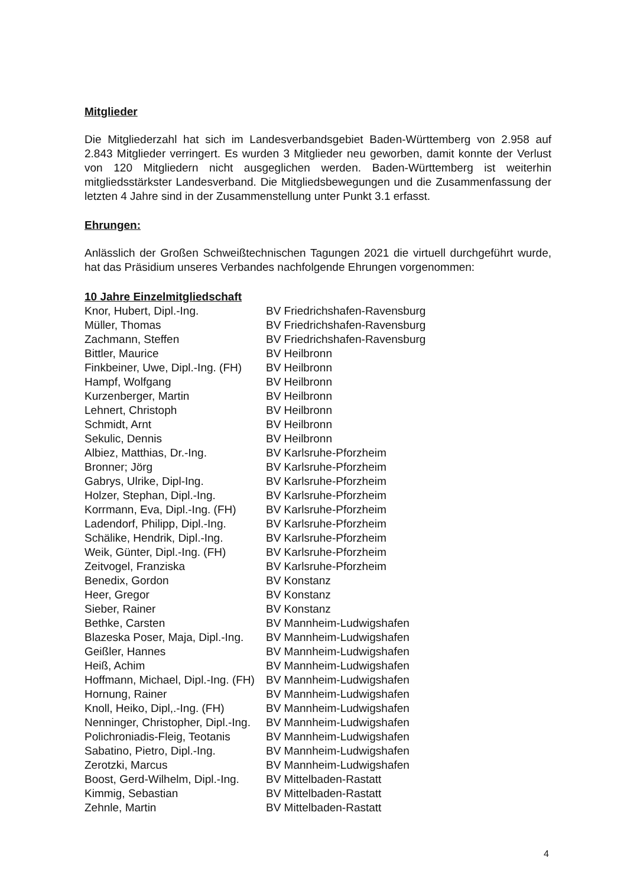Mitglieder
Die Mitgliederzahl hat sich im Landesverbandsgebiet Baden-Württemberg von 2.958 auf 2.843 Mitglieder verringert. Es wurden 3 Mitglieder neu geworben, damit konnte der Verlust von 120 Mitgliedern nicht ausgeglichen werden. Baden-Württemberg ist weiterhin mitgliedsstärkster Landesverband. Die Mitgliedsbewegungen und die Zusammenfassung der letzten 4 Jahre sind in der Zusammenstellung unter Punkt 3.1 erfasst.
Ehrungen:
Anlässlich der Großen Schweißtechnischen Tagungen 2021 die virtuell durchgeführt wurde, hat das Präsidium unseres Verbandes nachfolgende Ehrungen vorgenommen:
| 10 Jahre Einzelmitgliedschaft | |
| --- | --- |
| Knor, Hubert, Dipl.-Ing. | BV Friedrichshafen-Ravensburg |
| Müller, Thomas | BV Friedrichshafen-Ravensburg |
| Zachmann, Steffen | BV Friedrichshafen-Ravensburg |
| Bittler, Maurice | BV Heilbronn |
| Finkbeiner, Uwe, Dipl.-Ing. (FH) | BV Heilbronn |
| Hampf, Wolfgang | BV Heilbronn |
| Kurzenberger, Martin | BV Heilbronn |
| Lehnert, Christoph | BV Heilbronn |
| Schmidt, Arnt | BV Heilbronn |
| Sekulic, Dennis | BV Heilbronn |
| Albiez, Matthias, Dr.-Ing. | BV Karlsruhe-Pforzheim |
| Bronner; Jörg | BV Karlsruhe-Pforzheim |
| Gabrys, Ulrike, Dipl-Ing. | BV Karlsruhe-Pforzheim |
| Holzer, Stephan, Dipl.-Ing. | BV Karlsruhe-Pforzheim |
| Korrmann, Eva, Dipl.-Ing. (FH) | BV Karlsruhe-Pforzheim |
| Ladendorf, Philipp, Dipl.-Ing. | BV Karlsruhe-Pforzheim |
| Schälike, Hendrik, Dipl.-Ing. | BV Karlsruhe-Pforzheim |
| Weik, Günter, Dipl.-Ing. (FH) | BV Karlsruhe-Pforzheim |
| Zeitvogel, Franziska | BV Karlsruhe-Pforzheim |
| Benedix, Gordon | BV Konstanz |
| Heer, Gregor | BV Konstanz |
| Sieber, Rainer | BV Konstanz |
| Bethke, Carsten | BV Mannheim-Ludwigshafen |
| Blazeska Poser, Maja, Dipl.-Ing. | BV Mannheim-Ludwigshafen |
| Geißler, Hannes | BV Mannheim-Ludwigshafen |
| Heiß, Achim | BV Mannheim-Ludwigshafen |
| Hoffmann, Michael, Dipl.-Ing. (FH) | BV Mannheim-Ludwigshafen |
| Hornung, Rainer | BV Mannheim-Ludwigshafen |
| Knoll, Heiko, Dipl,.-Ing. (FH) | BV Mannheim-Ludwigshafen |
| Nenninger, Christopher, Dipl.-Ing. | BV Mannheim-Ludwigshafen |
| Polichroniadis-Fleig, Teotanis | BV Mannheim-Ludwigshafen |
| Sabatino, Pietro, Dipl.-Ing. | BV Mannheim-Ludwigshafen |
| Zerotzki, Marcus | BV Mannheim-Ludwigshafen |
| Boost, Gerd-Wilhelm, Dipl.-Ing. | BV Mittelbaden-Rastatt |
| Kimmig, Sebastian | BV Mittelbaden-Rastatt |
| Zehnle, Martin | BV Mittelbaden-Rastatt |
4